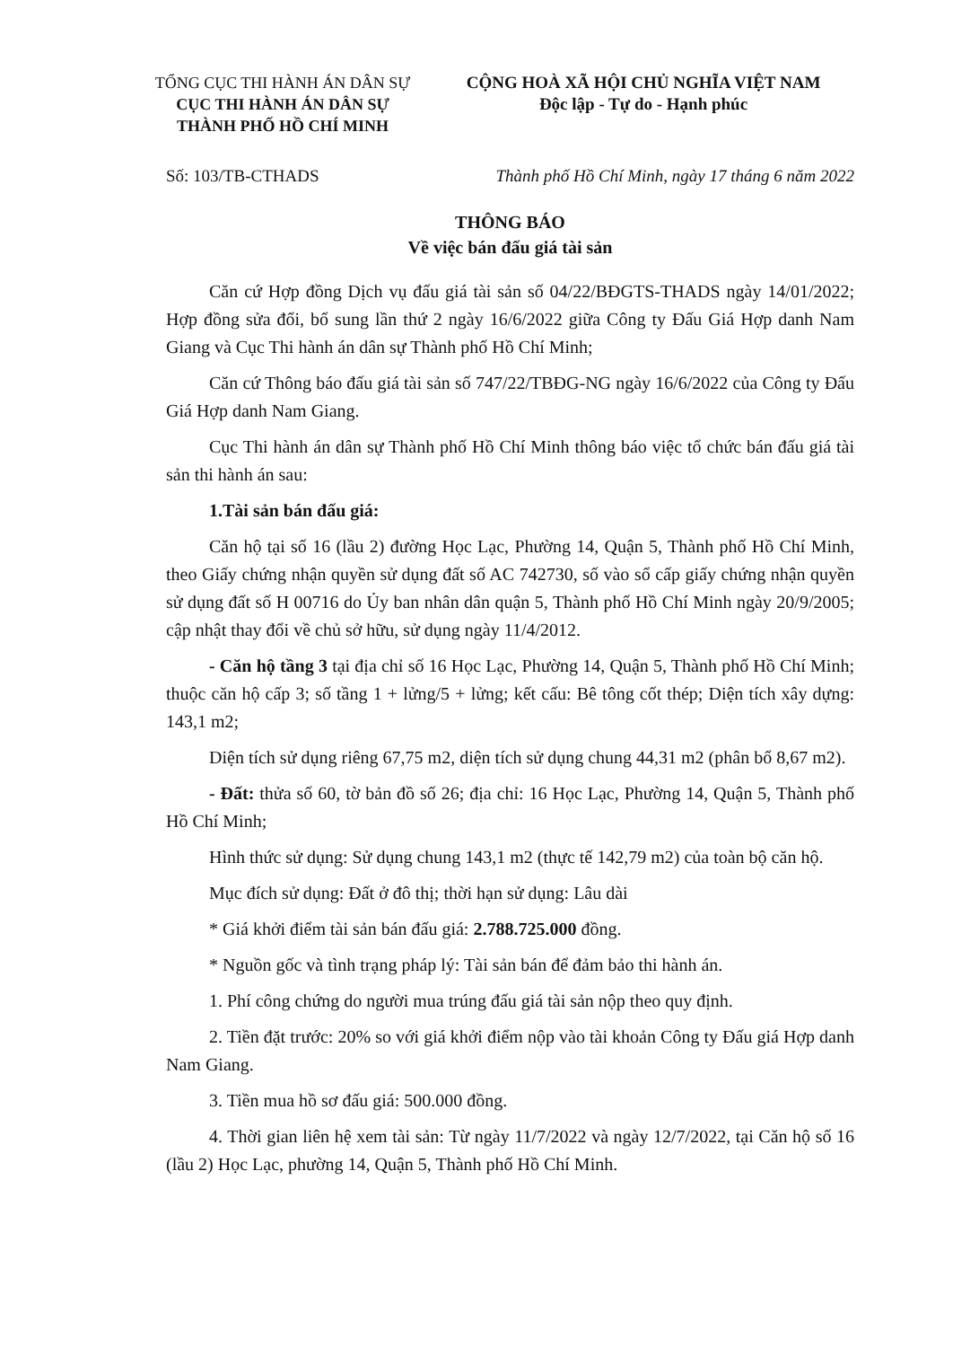TỔNG CỤC THI HÀNH ÁN DÂN SỰ
CỤC THI HÀNH ÁN DÂN SỰ
THÀNH PHỐ HỒ CHÍ MINH
CỘNG HOÀ XÃ HỘI CHỦ NGHĨA VIỆT NAM
Độc lập - Tự do - Hạnh phúc
Số: 103/TB-CTHADS Thành phố Hồ Chí Minh, ngày 17 tháng 6 năm 2022
THÔNG BÁO
Về việc bán đấu giá tài sản
Căn cứ Hợp đồng Dịch vụ đấu giá tài sản số 04/22/BĐGTS-THADS ngày 14/01/2022; Hợp đồng sửa đổi, bổ sung lần thứ 2 ngày 16/6/2022 giữa Công ty Đấu Giá Hợp danh Nam Giang và Cục Thi hành án dân sự Thành phố Hồ Chí Minh;
Căn cứ Thông báo đấu giá tài sản số 747/22/TBĐG-NG ngày 16/6/2022 của Công ty Đấu Giá Hợp danh Nam Giang.
Cục Thi hành án dân sự Thành phố Hồ Chí Minh thông báo việc tổ chức bán đấu giá tài sản thi hành án sau:
1.Tài sản bán đấu giá:
Căn hộ tại số 16 (lầu 2) đường Học Lạc, Phường 14, Quận 5, Thành phố Hồ Chí Minh, theo Giấy chứng nhận quyền sử dụng đất số AC 742730, số vào sổ cấp giấy chứng nhận quyền sử dụng đất số H 00716 do Ủy ban nhân dân quận 5, Thành phố Hồ Chí Minh ngày 20/9/2005; cập nhật thay đổi về chủ sở hữu, sử dụng ngày 11/4/2012.
- Căn hộ tầng 3 tại địa chỉ số 16 Học Lạc, Phường 14, Quận 5, Thành phố Hồ Chí Minh; thuộc căn hộ cấp 3; số tầng 1 + lửng/5 + lửng; kết cấu: Bê tông cốt thép; Diện tích xây dựng: 143,1 m2;
Diện tích sử dụng riêng 67,75 m2, diện tích sử dụng chung 44,31 m2 (phân bổ 8,67 m2).
- Đất: thửa số 60, tờ bản đồ số 26; địa chỉ: 16 Học Lạc, Phường 14, Quận 5, Thành phố Hồ Chí Minh;
Hình thức sử dụng: Sử dụng chung 143,1 m2 (thực tế 142,79 m2) của toàn bộ căn hộ.
Mục đích sử dụng: Đất ở đô thị; thời hạn sử dụng: Lâu dài
* Giá khởi điểm tài sản bán đấu giá: 2.788.725.000 đồng.
* Nguồn gốc và tình trạng pháp lý: Tài sản bán để đảm bảo thi hành án.
1. Phí công chứng do người mua trúng đấu giá tài sản nộp theo quy định.
2. Tiền đặt trước: 20% so với giá khởi điểm nộp vào tài khoản Công ty Đấu giá Hợp danh Nam Giang.
3. Tiền mua hồ sơ đấu giá: 500.000 đồng.
4. Thời gian liên hệ xem tài sản: Từ ngày 11/7/2022 và ngày 12/7/2022, tại Căn hộ số 16 (lầu 2) Học Lạc, phường 14, Quận 5, Thành phố Hồ Chí Minh.